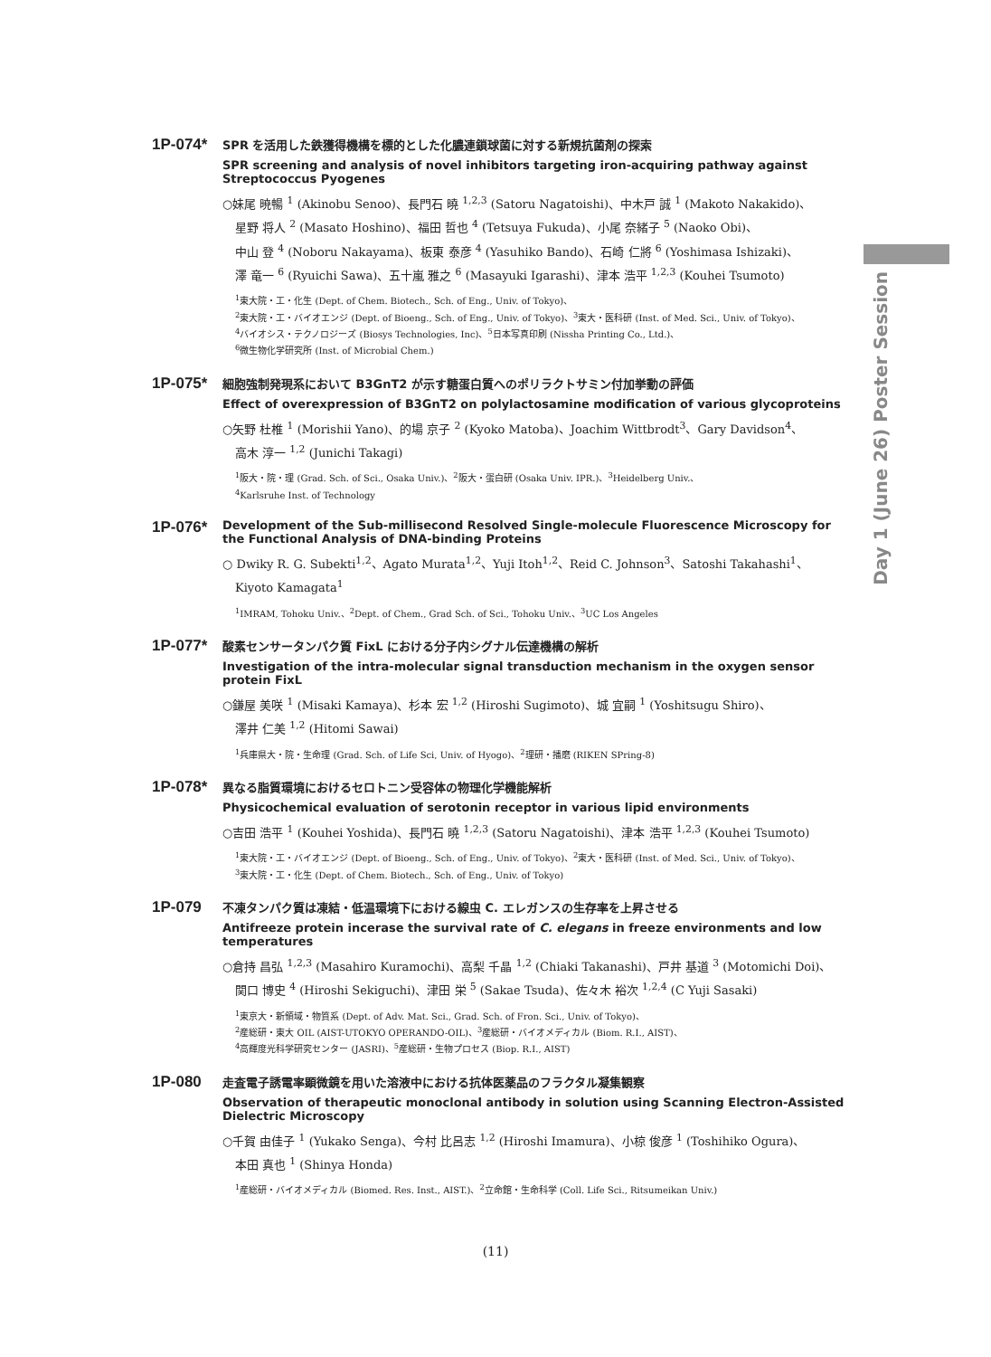Day 1 (June 26) Poster Session
1P-074*
SPR を活用した鉄獲得機構を標的とした化膿連鎖球菌に対する新規抗菌剤の探索
SPR screening and analysis of novel inhibitors targeting iron-acquiring pathway against Streptococcus Pyogenes
○妹尾 暁暢 <sup>1</sup> (Akinobu Senoo)、長門石 曉 <sup>1,2,3</sup> (Satoru Nagatoishi)、中木戸 誠 <sup>1</sup> (Makoto Nakakido)、
星野 将人 <sup>2</sup> (Masato Hoshino)、福田 哲也 <sup>4</sup> (Tetsuya Fukuda)、小尾 奈緒子 <sup>5</sup> (Naoko Obi)、
中山 登 <sup>4</sup> (Noboru Nakayama)、板東 泰彦 <sup>4</sup> (Yasuhiko Bando)、石崎 仁將 <sup>6</sup> (Yoshimasa Ishizaki)、
澤 竜一 <sup>6</sup> (Ryuichi Sawa)、五十嵐 雅之 <sup>6</sup> (Masayuki Igarashi)、津本 浩平 <sup>1,2,3</sup> (Kouhei Tsumoto)
<sup>1</sup> 東大院・工・化生 (Dept. of Chem. Biotech., Sch. of Eng., Univ. of Tokyo)、
<sup>2</sup> 東大院・工・バイオエンジ (Dept. of Bioeng., Sch. of Eng., Univ. of Tokyo)、<sup>3</sup>東大・医科研 (Inst. of Med. Sci., Univ. of Tokyo)、
<sup>4</sup> バイオシス・テクノロジーズ (Biosys Technologies, Inc)、<sup>5</sup>日本写真印刷 (Nissha Printing Co., Ltd.)、
<sup>6</sup> 微生物化学研究所 (Inst. of Microbial Chem.)
1P-075*
細胞強制発現系において B3GnT2 が示す糖蛋白質へのポリラクトサミン付加挙動の評価
Effect of overexpression of B3GnT2 on polylactosamine modification of various glycoproteins
○矢野 杜椎 <sup>1</sup> (Morishii Yano)、的場 京子 <sup>2</sup> (Kyoko Matoba)、Joachim Wittbrodt<sup>3</sup>、Gary Davidson<sup>4</sup>、
高木 淳一 <sup>1,2</sup> (Junichi Takagi)
<sup>1</sup> 阪大・院・理 (Grad. Sch. of Sci., Osaka Univ.)、<sup>2</sup>阪大・蛋白研 (Osaka Univ. IPR.)、<sup>3</sup>Heidelberg Univ.、
<sup>4</sup> Karlsruhe Inst. of Technology
1P-076*
Development of the Sub-millisecond Resolved Single-molecule Fluorescence Microscopy for the Functional Analysis of DNA-binding Proteins
○ Dwiky R. G. Subekti<sup>1,2</sup>、Agato Murata<sup>1,2</sup>、Yuji Itoh<sup>1,2</sup>、Reid C. Johnson<sup>3</sup>、Satoshi Takahashi<sup>1</sup>、
Kiyoto Kamagata<sup>1</sup>
<sup>1</sup> IMRAM, Tohoku Univ.、<sup>2</sup>Dept. of Chem., Grad Sch. of Sci., Tohoku Univ.、<sup>3</sup>UC Los Angeles
1P-077*
酸素センサータンパク質 FixL における分子内シグナル伝達機構の解析
Investigation of the intra-molecular signal transduction mechanism in the oxygen sensor protein FixL
○鎌屋 美咲 <sup>1</sup> (Misaki Kamaya)、杉本 宏 <sup>1,2</sup> (Hiroshi Sugimoto)、城 宜嗣 <sup>1</sup> (Yoshitsugu Shiro)、
澤井 仁美 <sup>1,2</sup> (Hitomi Sawai)
<sup>1</sup> 兵庫県大・院・生命理 (Grad. Sch. of Life Sci, Univ. of Hyogo)、<sup>2</sup>理研・播磨 (RIKEN SPring-8)
1P-078*
異なる脂質環境におけるセロトニン受容体の物理化学機能解析
Physicochemical evaluation of serotonin receptor in various lipid environments
○吉田 浩平 <sup>1</sup> (Kouhei Yoshida)、長門石 曉 <sup>1,2,3</sup> (Satoru Nagatoishi)、津本 浩平 <sup>1,2,3</sup> (Kouhei Tsumoto)
<sup>1</sup> 東大院・工・バイオエンジ (Dept. of Bioeng., Sch. of Eng., Univ. of Tokyo)、<sup>2</sup>東大・医科研 (Inst. of Med. Sci., Univ. of Tokyo)、
<sup>3</sup> 東大院・工・化生 (Dept. of Chem. Biotech., Sch. of Eng., Univ. of Tokyo)
1P-079
不凍タンパク質は凍結・低温環境下における線虫 C. エレガンスの生存率を上昇させる
Antifreeze protein incerase the survival rate of C. elegans in freeze environments and low temperatures
○倉持 昌弘 <sup>1,2,3</sup> (Masahiro Kuramochi)、高梨 千晶 <sup>1,2</sup> (Chiaki Takanashi)、戸井 基道 <sup>3</sup> (Motomichi Doi)、
関口 博史 <sup>4</sup> (Hiroshi Sekiguchi)、津田 栄 <sup>5</sup> (Sakae Tsuda)、佐々木 裕次 <sup>1,2,4</sup> (C Yuji Sasaki)
<sup>1</sup> 東京大・新領域・物質系 (Dept. of Adv. Mat. Sci., Grad. Sch. of Fron. Sci., Univ. of Tokyo)、
<sup>2</sup> 産総研・東大 OIL (AIST-UTOKYO OPERANDO-OIL)、<sup>3</sup>産総研・バイオメディカル (Biom. R.I., AIST)、
<sup>4</sup> 高輝度光科学研究センター (JASRI)、<sup>5</sup>産総研・生物プロセス (Biop. R.I., AIST)
1P-080
走査電子誘電率顕微鏡を用いた溶液中における抗体医薬品のフラクタル凝集観察
Observation of therapeutic monoclonal antibody in solution using Scanning Electron-Assisted Dielectric Microscopy
○千賀 由佳子 <sup>1</sup> (Yukako Senga)、今村 比呂志 <sup>1,2</sup> (Hiroshi Imamura)、小椋 俊彦 <sup>1</sup> (Toshihiko Ogura)、
本田 真也 <sup>1</sup> (Shinya Honda)
<sup>1</sup> 産総研・バイオメディカル (Biomed. Res. Inst., AIST.)、<sup>2</sup>立命館・生命科学 (Coll. Life Sci., Ritsumeikan Univ.)
(11)